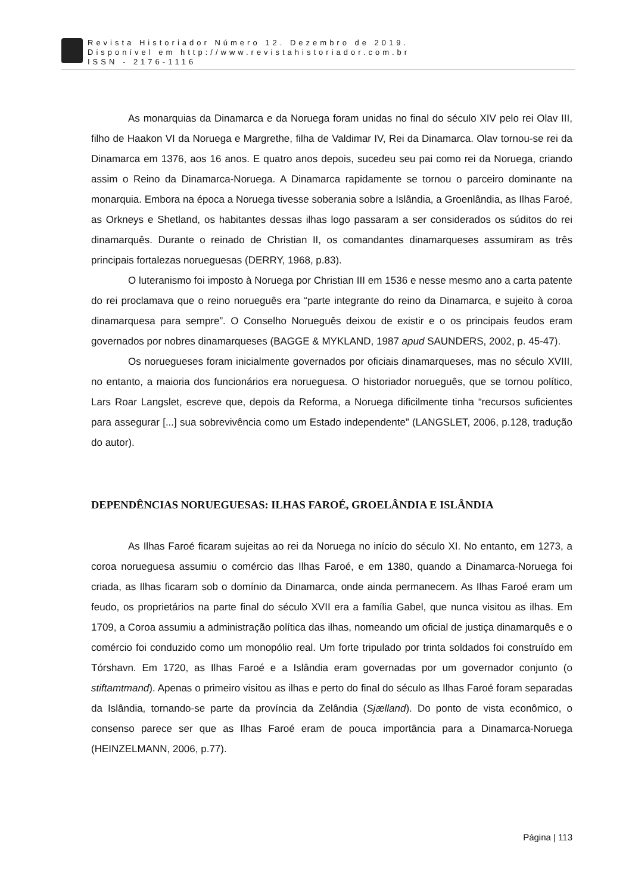Revista Historiador Número 12. Dezembro de 2019.
Disponível em http://www.revistahistoriador.com.br
ISSN - 2176-1116
As monarquias da Dinamarca e da Noruega foram unidas no final do século XIV pelo rei Olav III, filho de Haakon VI da Noruega e Margrethe, filha de Valdimar IV, Rei da Dinamarca. Olav tornou-se rei da Dinamarca em 1376, aos 16 anos. E quatro anos depois, sucedeu seu pai como rei da Noruega, criando assim o Reino da Dinamarca-Noruega. A Dinamarca rapidamente se tornou o parceiro dominante na monarquia. Embora na época a Noruega tivesse soberania sobre a Islândia, a Groenlândia, as Ilhas Faroé, as Orkneys e Shetland, os habitantes dessas ilhas logo passaram a ser considerados os súditos do rei dinamarquês. Durante o reinado de Christian II, os comandantes dinamarqueses assumiram as três principais fortalezas norueguesas (DERRY, 1968, p.83).
O luteranismo foi imposto à Noruega por Christian III em 1536 e nesse mesmo ano a carta patente do rei proclamava que o reino norueguês era “parte integrante do reino da Dinamarca, e sujeito à coroa dinamarquesa para sempre”. O Conselho Norueguês deixou de existir e o os principais feudos eram governados por nobres dinamarqueses (BAGGE & MYKLAND, 1987 apud SAUNDERS, 2002, p. 45-47).
Os noruegueses foram inicialmente governados por oficiais dinamarqueses, mas no século XVIII, no entanto, a maioria dos funcionários era norueguesa. O historiador norueguês, que se tornou político, Lars Roar Langslet, escreve que, depois da Reforma, a Noruega dificilmente tinha “recursos suficientes para assegurar [...] sua sobrevivência como um Estado independente” (LANGSLET, 2006, p.128, tradução do autor).
DEPENDÊNCIAS NORUEGUESAS: ILHAS FAROÉ, GROELÂNDIA E ISLÂNDIA
As Ilhas Faroé ficaram sujeitas ao rei da Noruega no início do século XI. No entanto, em 1273, a coroa norueguesa assumiu o comércio das Ilhas Faroé, e em 1380, quando a Dinamarca-Noruega foi criada, as Ilhas ficaram sob o domínio da Dinamarca, onde ainda permanecem. As Ilhas Faroé eram um feudo, os proprietários na parte final do século XVII era a família Gabel, que nunca visitou as ilhas. Em 1709, a Coroa assumiu a administração política das ilhas, nomeando um oficial de justiça dinamarquês e o comércio foi conduzido como um monopólio real. Um forte tripulado por trinta soldados foi construído em Tórshavn. Em 1720, as Ilhas Faroé e a Islândia eram governadas por um governador conjunto (o stiftamtmand). Apenas o primeiro visitou as ilhas e perto do final do século as Ilhas Faroé foram separadas da Islândia, tornando-se parte da província da Zelândia (Sjælland). Do ponto de vista econômico, o consenso parece ser que as Ilhas Faroé eram de pouca importância para a Dinamarca-Noruega (HEINZELMANN, 2006, p.77).
Página | 113